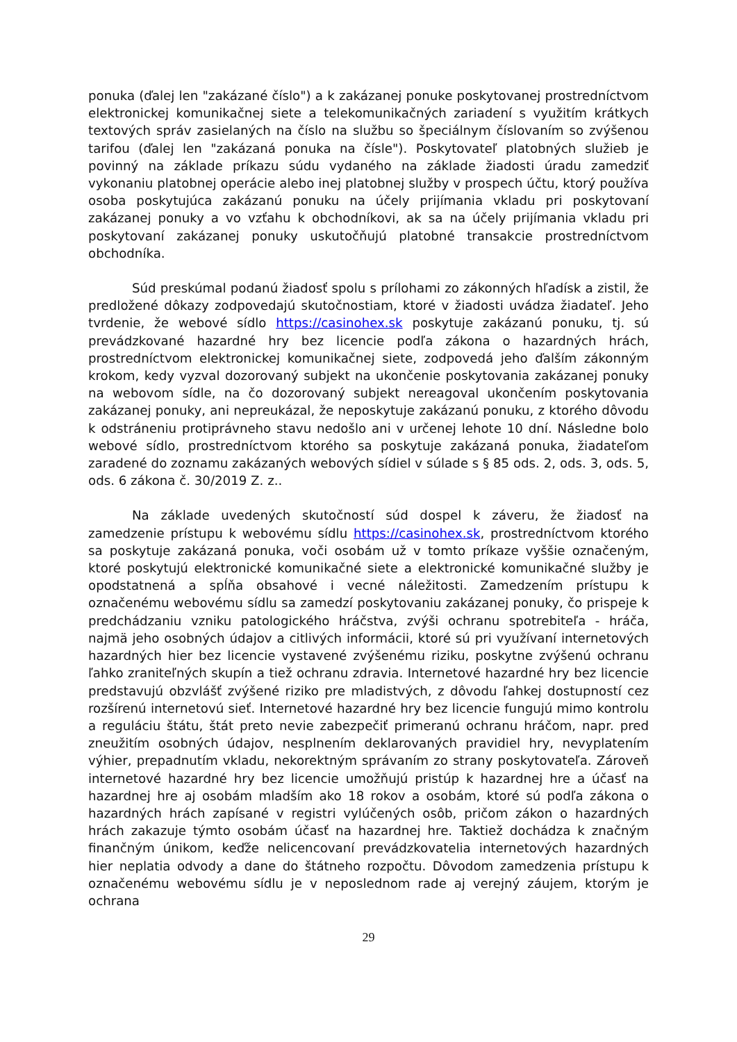ponuka (ďalej len "zakázané číslo") a k zakázanej ponuke poskytovanej prostredníctvom elektronickej komunikačnej siete a telekomunikačných zariadení s využitím krátkych textových správ zasielaných na číslo na službu so špeciálnym číslovaním so zvýšenou tarifou (ďalej len "zakázaná ponuka na čísle"). Poskytovateľ platobných služieb je povinný na základe príkazu súdu vydaného na základe žiadosti úradu zamedziť vykonaniu platobnej operácie alebo inej platobnej služby v prospech účtu, ktorý používa osoba poskytujúca zakázanú ponuku na účely prijímania vkladu pri poskytovaní zakázanej ponuky a vo vzťahu k obchodníkovi, ak sa na účely prijímania vkladu pri poskytovaní zakázanej ponuky uskutočňujú platobné transakcie prostredníctvom obchodníka.
Súd preskúmal podanú žiadosť spolu s prílohami zo zákonných hľadísk a zistil, že predložené dôkazy zodpovedajú skutočnostiam, ktoré v žiadosti uvádza žiadateľ. Jeho tvrdenie, že webové sídlo https://casinohex.sk poskytuje zakázanú ponuku, tj. sú prevádzkované hazardné hry bez licencie podľa zákona o hazardných hrách, prostredníctvom elektronickej komunikačnej siete, zodpovedá jeho ďalším zákonným krokom, kedy vyzval dozorovaný subjekt na ukončenie poskytovania zakázanej ponuky na webovom sídle, na čo dozorovaný subjekt nereagoval ukončením poskytovania zakázanej ponuky, ani nepreukázal, že neposkytuje zakázanú ponuku, z ktorého dôvodu k odstráneniu protiprávneho stavu nedošlo ani v určenej lehote 10 dní. Následne bolo webové sídlo, prostredníctvom ktorého sa poskytuje zakázaná ponuka, žiadateľom zaradené do zoznamu zakázaných webových sídiel v súlade s § 85 ods. 2, ods. 3, ods. 5, ods. 6 zákona č. 30/2019 Z. z..
Na základe uvedených skutočností súd dospel k záveru, že žiadosť na zamedzenie prístupu k webovému sídlu https://casinohex.sk, prostredníctvom ktorého sa poskytuje zakázaná ponuka, voči osobám už v tomto príkaze vyššie označeným, ktoré poskytujú elektronické komunikačné siete a elektronické komunikačné služby je opodstatnená a spĺňa obsahové i vecné náležitosti. Zamedzením prístupu k označenému webovému sídlu sa zamedzí poskytovaniu zakázanej ponuky, čo prispeje k predchádzaniu vzniku patologického hráčstva, zvýši ochranu spotrebiteľa - hráča, najmä jeho osobných údajov a citlivých informácii, ktoré sú pri využívaní internetových hazardných hier bez licencie vystavené zvýšenému riziku, poskytne zvýšenú ochranu ľahko zraniteľných skupín a tiež ochranu zdravia. Internetové hazardné hry bez licencie predstavujú obzvlášť zvýšené riziko pre mladistvých, z dôvodu ľahkej dostupností cez rozšírenú internetovú sieť. Internetové hazardné hry bez licencie fungujú mimo kontrolu a reguláciu štátu, štát preto nevie zabezpečiť primeranú ochranu hráčom, napr. pred zneužitím osobných údajov, nesplnením deklarovaných pravidiel hry, nevyplatením výhier, prepadnutím vkladu, nekorektným správaním zo strany poskytovateľa. Zároveň internetové hazardné hry bez licencie umožňujú pristúp k hazardnej hre a účasť na hazardnej hre aj osobám mladším ako 18 rokov a osobám, ktoré sú podľa zákona o hazardných hrách zapísané v registri vylúčených osôb, pričom zákon o hazardných hrách zakazuje týmto osobám účasť na hazardnej hre. Taktiež dochádza k značným finančným únikom, keďže nelicencovaní prevádzkovatelia internetových hazardných hier neplatia odvody a dane do štátneho rozpočtu. Dôvodom zamedzenia prístupu k označenému webovému sídlu je v neposlednom rade aj verejný záujem, ktorým je ochrana
29